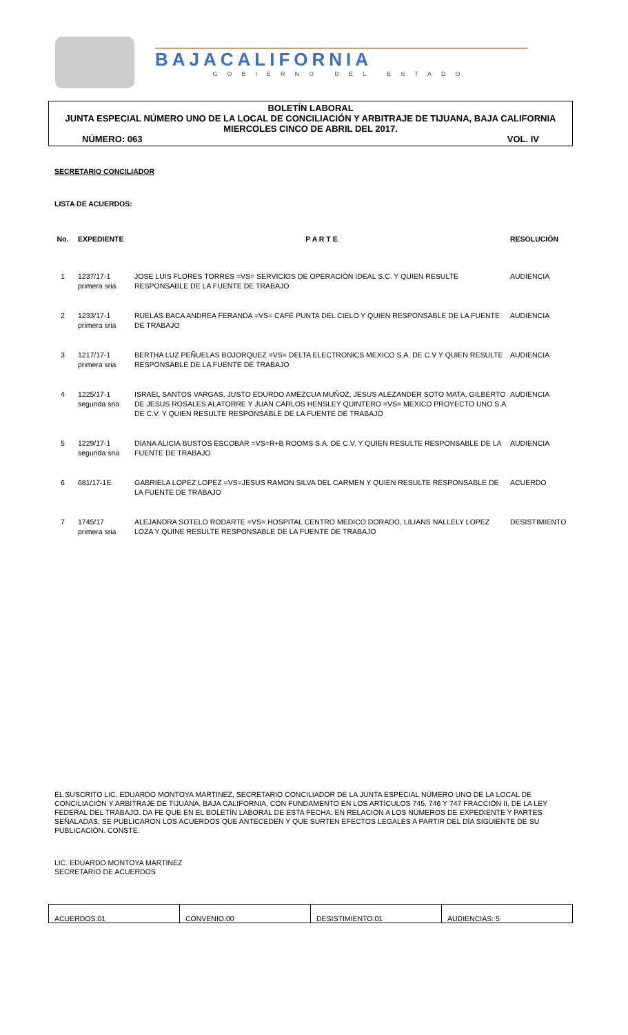BAJACALIFORNIA
GOBIERNO DEL ESTADO
BOLETÍN LABORAL
JUNTA ESPECIAL NÚMERO UNO DE LA LOCAL DE CONCILIACIÓN Y ARBITRAJE DE TIJUANA, BAJA CALIFORNIA
MIERCOLES CINCO DE ABRIL DEL 2017.
NÚMERO: 063 VOL. IV
SECRETARIO CONCILIADOR
LISTA DE ACUERDOS:
| No. | EXPEDIENTE | P A R T E | RESOLUCIÓN |
| --- | --- | --- | --- |
| 1 | 1237/17-1 primera sria | JOSE LUIS FLORES TORRES =VS= SERVICIOS DE OPERACIÓN IDEAL S.C. Y QUIEN RESULTE RESPONSABLE DE LA FUENTE DE TRABAJO | AUDIENCIA |
| 2 | 1233/17-1 primera sria | RUELAS BACA ANDREA FERANDA =VS= CAFÉ PUNTA DEL CIELO Y QUIEN RESPONSABLE DE LA FUENTE DE TRABAJO | AUDIENCIA |
| 3 | 1217/17-1 primera sria | BERTHA LUZ PEÑUELAS BOJORQUEZ =VS= DELTA ELECTRONICS MEXICO S.A. DE C.V Y QUIEN RESULTE RESPONSABLE DE LA FUENTE DE TRABAJO | AUDIENCIA |
| 4 | 1225/17-1 segunda sria | ISRAEL SANTOS VARGAS, JUSTO EDURDO AMEZCUA MUÑOZ, JESUS ALEZANDER SOTO MATA, GILBERTO DE JESUS ROSALES ALATORRE Y JUAN CARLOS HENSLEY QUINTERO =VS= MEXICO PROYECTO UNO S.A. DE C.V. Y QUIEN RESULTE RESPONSABLE DE LA FUENTE DE TRABAJO | AUDIENCIA |
| 5 | 1229/17-1 segunda sria | DIANA ALICIA BUSTOS ESCOBAR =VS=R+B ROOMS S.A. DE C.V. Y QUIEN RESULTE RESPONSABLE DE LA FUENTE DE TRABAJO | AUDIENCIA |
| 6 | 681/17-1E | GABRIELA LOPEZ LOPEZ =VS=JESUS RAMON SILVA DEL CARMEN Y QUIEN RESULTE RESPONSABLE DE LA FUENTE DE TRABAJO | ACUERDO |
| 7 | 1745/17 primera sria | ALEJANDRA SOTELO RODARTE =VS= HOSPITAL CENTRO MEDICO DORADO, LILIANS NALLELY LOPEZ LOZA Y QUINE RESULTE RESPONSABLE DE LA FUENTE DE TRABAJO | DESISTIMIENTO |
EL SUSCRITO LIC. EDUARDO MONTOYA MARTINEZ, SECRETARIO CONCILIADOR DE LA JUNTA ESPECIAL NÚMERO UNO DE LA LOCAL DE CONCILIACIÓN Y ARBITRAJE DE TIJUANA, BAJA CALIFORNIA, CON FUNDAMENTO EN LOS ARTÍCULOS 745, 746 Y 747 FRACCIÓN II, DE LA LEY FEDERAL DEL TRABAJO. DA FE QUE EN EL BOLETÍN LABORAL DE ESTA FECHA, EN RELACIÓN A LOS NÚMEROS DE EXPEDIENTE Y PARTES SEÑALADAS, SE PUBLICARON LOS ACUERDOS QUE ANTECEDEN Y QUE SURTEN EFECTOS LEGALES A PARTIR DEL DÍA SIGUIENTE DE SU PUBLICACIÓN. CONSTE.
LIC. EDUARDO MONTOYA MARTINEZ
SECRETARIO DE ACUERDOS
| ACUERDOS:01 | CONVENIO:00 | DESISTIMIENTO:01 | AUDIENCIAS: 5 |